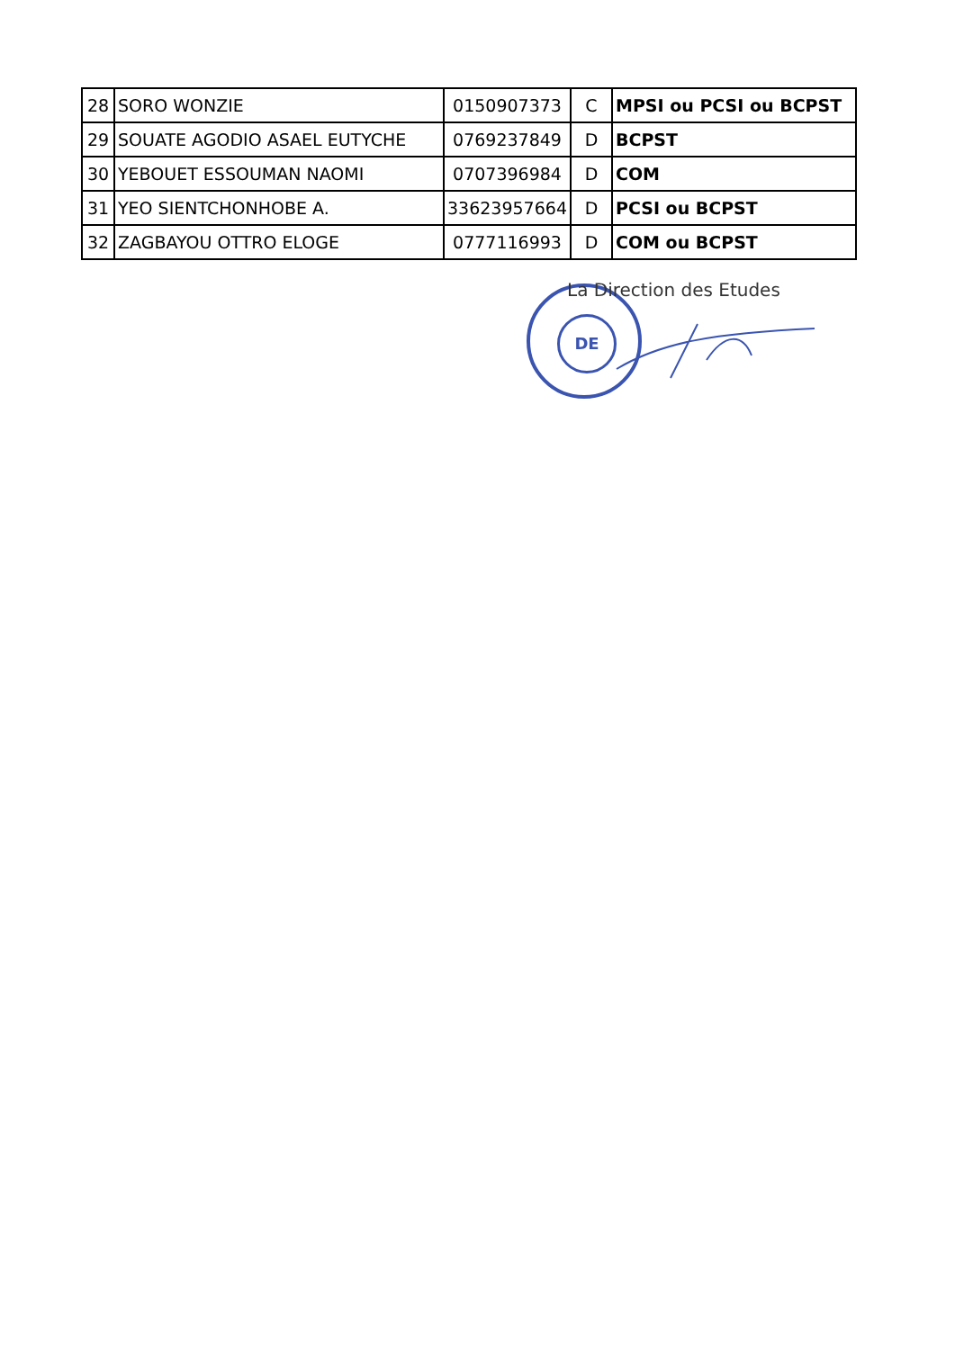| 28 | SORO WONZIE | 0150907373 | C | MPSI ou PCSI ou BCPST |
| 29 | SOUATE AGODIO ASAEL EUTYCHE | 0769237849 | D | BCPST |
| 30 | YEBOUET ESSOUMAN NAOMI | 0707396984 | D | COM |
| 31 | YEO SIENTCHONHOBE A. | 33623957664 | D | PCSI ou BCPST |
| 32 | ZAGBAYOU OTTRO ELOGE | 0777116993 | D | COM ou BCPST |
DE La Direction des Etudes